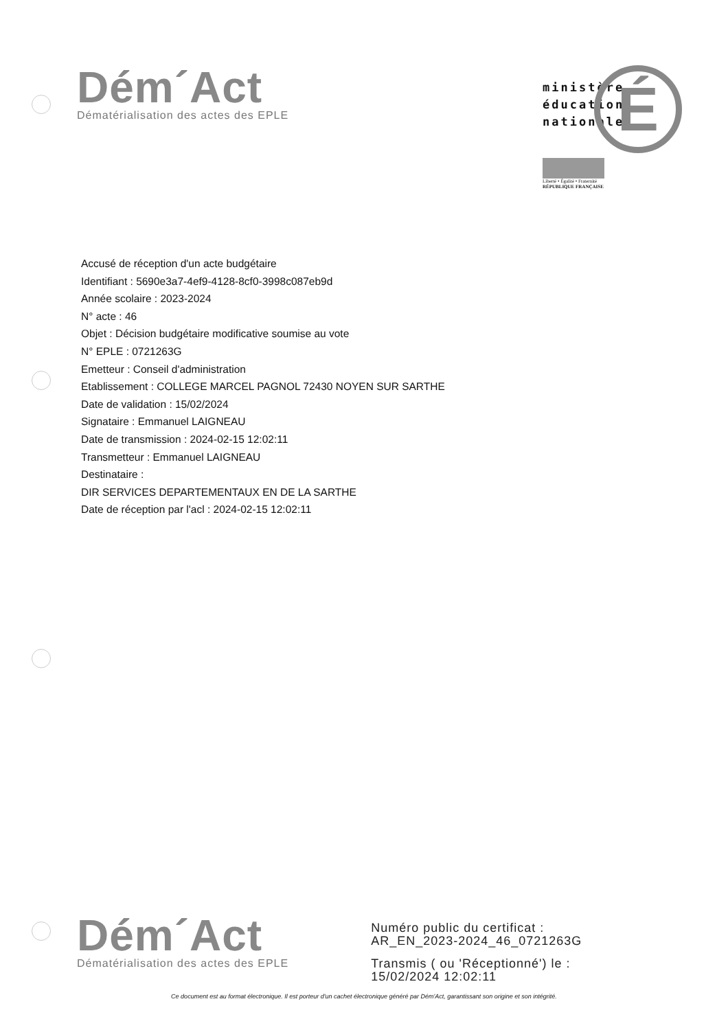Dém´Act
Dématérialisation des actes des EPLE
É
ministère
éducation
nationale
Liberté • Égalité • Fraternité
RÉPUBLIQUE FRANÇAISE
Accusé de réception d'un acte budgétaire
Identifiant : 5690e3a7-4ef9-4128-8cf0-3998c087eb9d
Année scolaire : 2023-2024
N° acte : 46
Objet : Décision budgétaire modificative soumise au vote
N° EPLE : 0721263G
Emetteur : Conseil d'administration
Etablissement : COLLEGE MARCEL PAGNOL 72430 NOYEN SUR SARTHE
Date de validation : 15/02/2024
Signataire : Emmanuel LAIGNEAU
Date de transmission : 2024-02-15 12:02:11
Transmetteur : Emmanuel LAIGNEAU
Destinataire :
DIR SERVICES DEPARTEMENTAUX EN DE LA SARTHE
Date de réception par l'acl : 2024-02-15 12:02:11
Dém´Act
Dématérialisation des actes des EPLE
Numéro public du certificat :
AR_EN_2023-2024_46_0721263G
Transmis ( ou 'Réceptionné') le :
15/02/2024 12:02:11
Ce document est au format électronique. Il est porteur d'un cachet électronique généré par Dém'Act, garantissant son origine et son intégrité.